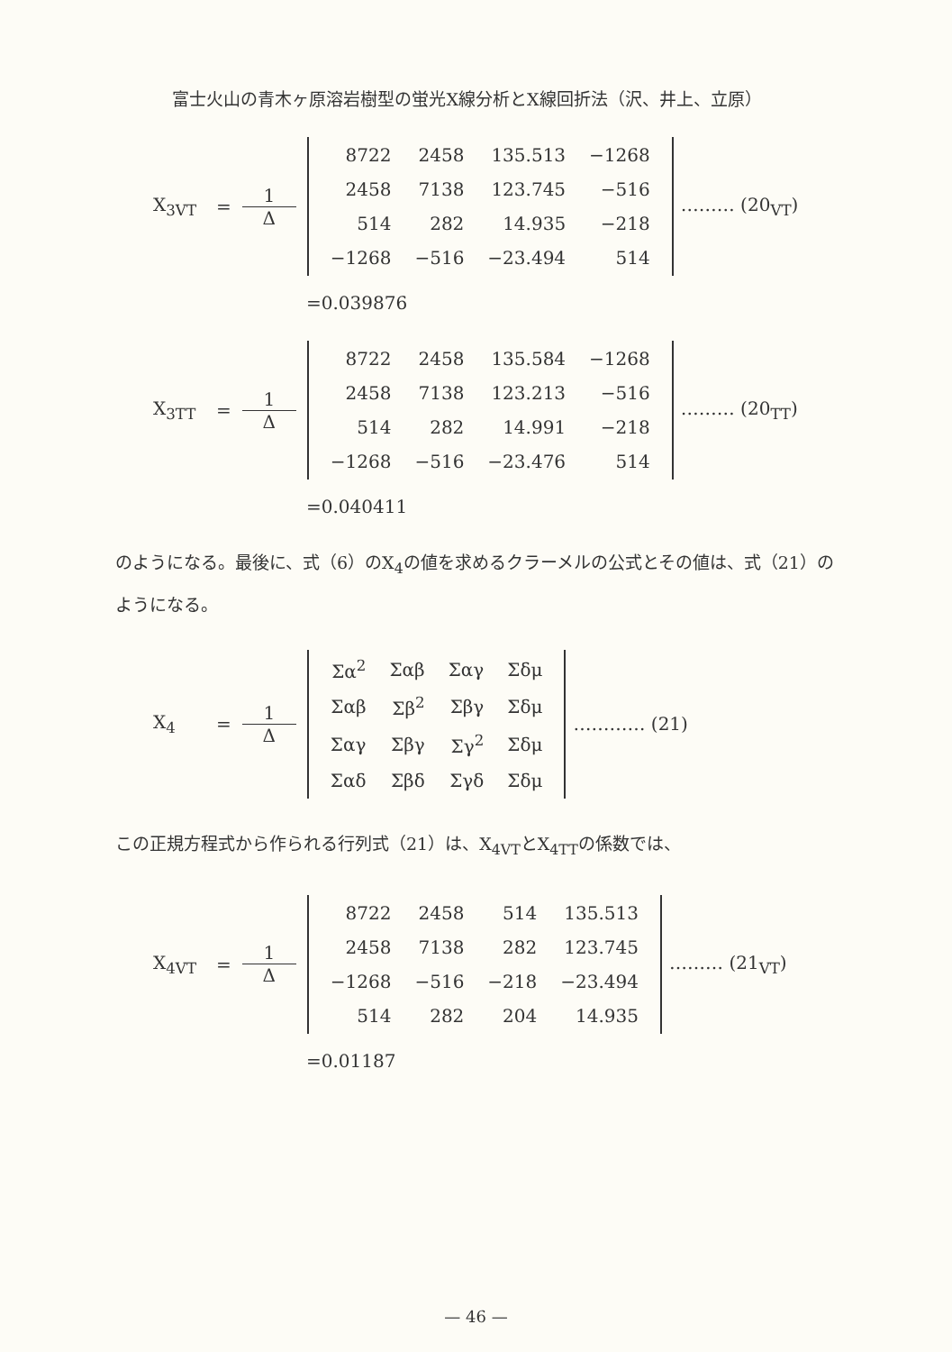富士火山の青木ヶ原溶岩樹型の蛍光X線分析とX線回折法（沢、井上、立原）
X<sub>3VT</sub> = 1 Δ
| 8722 | 2458 | 135.513 | −1268 |
| 2458 | 7138 | 123.745 | −516 |
| 514 | 282 | 14.935 | −218 |
| −1268 | −516 | −23.494 | 514 |
……… (20<sub>VT</sub>)
=0.039876
X<sub>3TT</sub> = 1 Δ
| 8722 | 2458 | 135.584 | −1268 |
| 2458 | 7138 | 123.213 | −516 |
| 514 | 282 | 14.991 | −218 |
| −1268 | −516 | −23.476 | 514 |
……… (20<sub>TT</sub>)
=0.040411
のようになる。最後に、式（6）のX<sub>4</sub>の値を求めるクラーメルの公式とその値は、式（21）のようになる。
X<sub>4</sub> = 1 Δ
| Σα<sup>2</sup> | Σαβ | Σαγ | Σδμ |
| Σαβ | Σβ<sup>2</sup> | Σβγ | Σδμ |
| Σαγ | Σβγ | Σγ<sup>2</sup> | Σδμ |
| Σαδ | Σβδ | Σγδ | Σδμ |
………… (21)
この正規方程式から作られる行列式（21）は、X<sub>4VT</sub>とX<sub>4TT</sub>の係数では、
X<sub>4VT</sub> = 1 Δ
| 8722 | 2458 | 514 | 135.513 |
| 2458 | 7138 | 282 | 123.745 |
| −1268 | −516 | −218 | −23.494 |
| 514 | 282 | 204 | 14.935 |
……… (21<sub>VT</sub>)
=0.01187
— 46 —